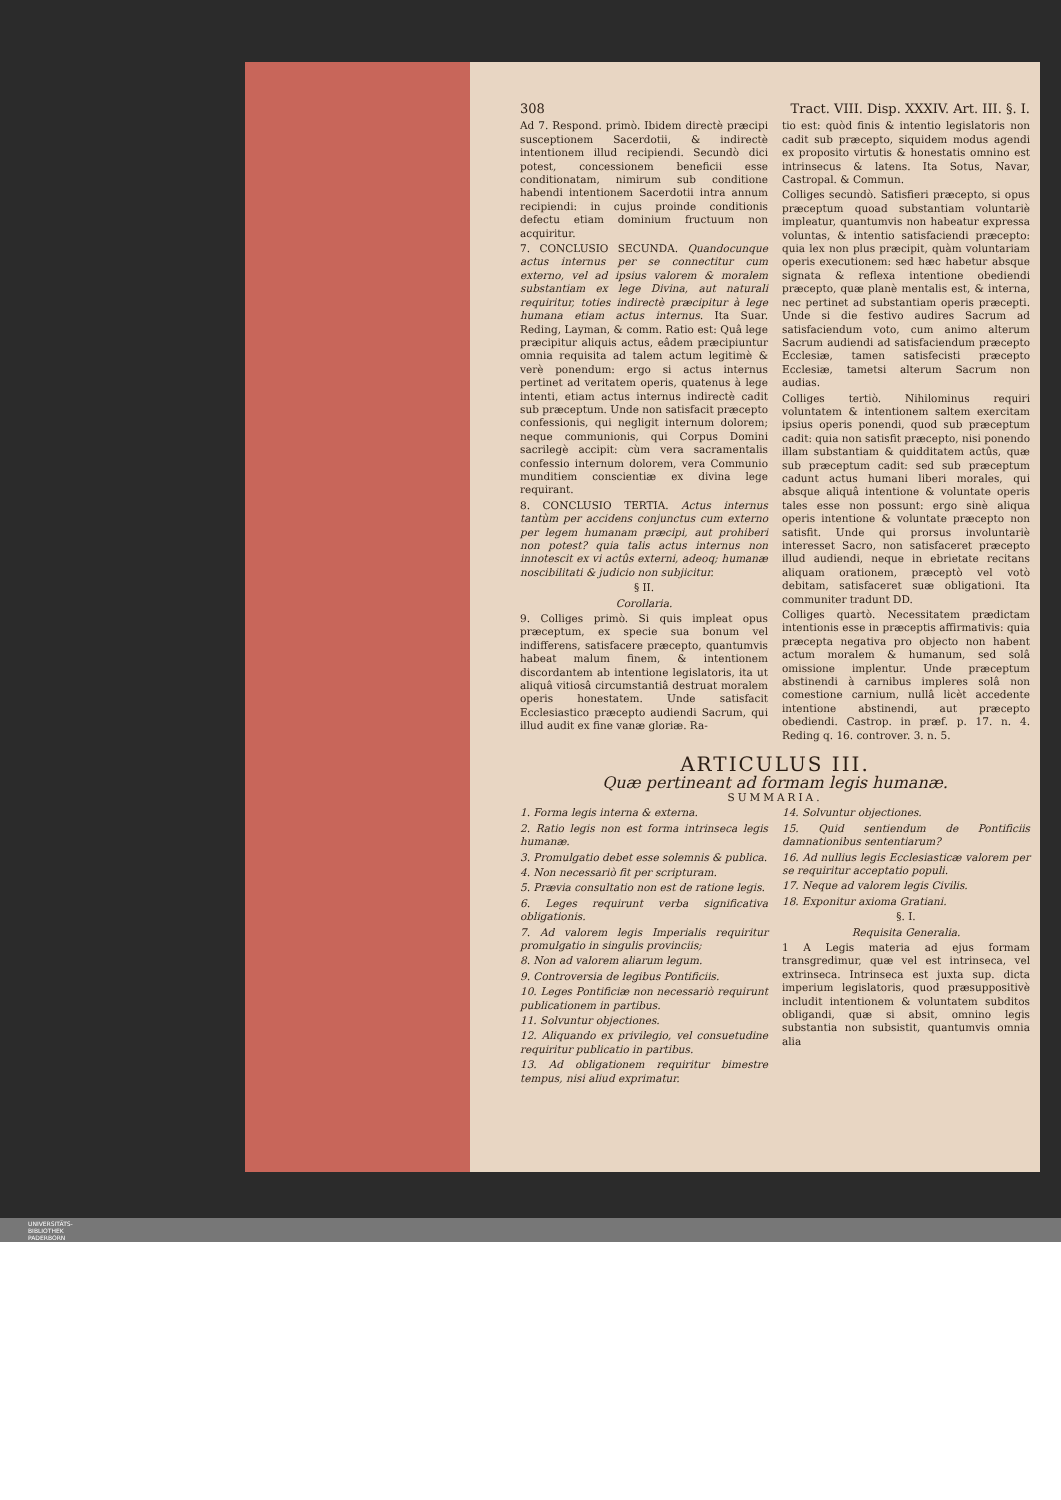308 Tract. VIII. Disp. XXXIV. Art. III. §. I.
Ad 7. Respond. primò. Ibidem directè præcipi susceptionem Sacerdotii, & indirectè intentionem illud recipiendi. Secundò dici potest, concessionem beneficii esse conditionatam, nimirum sub conditione habendi intentionem Sacerdotii intra annum recipiendi: in cujus proinde conditionis defectu etiam dominium fructuum non acquiritur.
7. CONCLUSIO SECUNDA. Quandocunque actus internus per se connectitur cum externo, vel ad ipsius valorem & moralem substantiam ex lege Divina, aut naturali requiritur, toties indirectè præcipitur à lege humana etiam actus internus. Ita Suar. Reding, Layman, & comm. Ratio est: Quâ lege præcipitur aliquis actus, eâdem præcipiuntur omnia requisita ad talem actum legitimè & verè ponendum: ergo si actus internus pertinet ad veritatem operis, quatenus à lege intenti, etiam actus internus indirectè cadit sub præceptum. Unde non satisfacit præcepto confessionis, qui negligit internum dolorem; neque communionis, qui Corpus Domini sacrilegè accipit: cùm vera sacramentalis confessio internum dolorem, vera Communio munditiem conscientiæ ex divina lege requirant.
8. CONCLUSIO TERTIA. Actus internus tantùm per accidens conjunctus cum externo per legem humanam præcipi, aut prohiberi non potest? quia talis actus internus non innotescit ex vi actûs externi, adeoq; humanæ noscibilitati & judicio non subjicitur.
§ II.
Corollaria.
9. Colliges primò. Si quis impleat opus præceptum, ex specie sua bonum vel indifferens, satisfacere præcepto, quantumvis habeat malum finem, & intentionem discordantem ab intentione legislatoris, ita ut aliquâ vitiosâ circumstantiâ destruat moralem operis honestatem. Unde satisfacit Ecclesiastico præcepto audiendi Sacrum, qui illud audit ex fine vanæ gloriæ. Ra-
tio est: quòd finis & intentio legislatoris non cadit sub præcepto, siquidem modus agendi ex proposito virtutis & honestatis omnino est intrinsecus & latens. Ita Sotus, Navar, Castropal. & Commun.
Colliges secundò. Satisfieri præcepto, si opus præceptum quoad substantiam voluntariè impleatur, quantumvis non habeatur expressa voluntas, & intentio satisfaciendi præcepto: quia lex non plus præcipit, quàm voluntariam operis executionem: sed hæc habetur absque signata & reflexa intentione obediendi præcepto, quæ planè mentalis est, & interna, nec pertinet ad substantiam operis præcepti. Unde si die festivo audires Sacrum ad satisfaciendum voto, cum animo alterum Sacrum audiendi ad satisfaciendum præcepto Ecclesiæ, tamen satisfecisti præcepto Ecclesiæ, tametsi alterum Sacrum non audias.
Colliges tertiò. Nihilominus requiri voluntatem & intentionem saltem exercitam ipsius operis ponendi, quod sub præceptum cadit: quia non satisfit præcepto, nisi ponendo illam substantiam & quidditatem actûs, quæ sub præceptum cadit: sed sub præceptum cadunt actus humani liberi morales, qui absque aliquâ intentione & voluntate operis tales esse non possunt: ergo sinè aliqua operis intentione & voluntate præcepto non satisfit. Unde qui prorsus involuntariè interesset Sacro, non satisfaceret præcepto illud audiendi, neque in ebrietate recitans aliquam orationem, præceptò vel votò debitam, satisfaceret suæ obligationi. Ita communiter tradunt DD.
Colliges quartò. Necessitatem prædictam intentionis esse in præceptis affirmativis: quia præcepta negativa pro objecto non habent actum moralem & humanum, sed solâ omissione implentur. Unde præceptum abstinendi à carnibus impleres solâ non comestione carnium, nullâ licèt accedente intentione abstinendi, aut præcepto obediendi. Castrop. in præf. p. 17. n. 4. Reding q. 16. controver. 3. n. 5.
ARTICULUS III.
Quæ pertineant ad formam legis humanæ.
SUMMARIA.
1. Forma legis interna & externa.
2. Ratio legis non est forma intrinseca legis humanæ.
3. Promulgatio debet esse solemnis & publica.
4. Non necessariò fit per scripturam.
5. Prævia consultatio non est de ratione legis.
6. Leges requirunt verba significativa obligationis.
7. Ad valorem legis Imperialis requiritur promulgatio in singulis provinciis;
8. Non ad valorem aliarum legum.
9. Controversia de legibus Pontificiis.
10. Leges Pontificiæ non necessariò requirunt publicationem in partibus.
11. Solvuntur objectiones.
12. Aliquando ex privilegio, vel consuetudine requiritur publicatio in partibus.
13. Ad obligationem requiritur bimestre tempus, nisi aliud exprimatur.
14. Solvuntur objectiones.
15. Quid sentiendum de Pontificiis damnationibus sententiarum?
16. Ad nullius legis Ecclesiasticæ valorem per se requiritur acceptatio populi.
17. Neque ad valorem legis Civilis.
18. Exponitur axioma Gratiani.
§. I.
Requisita Generalia.
1 A Legis materia ad ejus formam transgredimur, quæ vel est intrinseca, vel extrinseca. Intrinseca est juxta sup. dicta imperium legislatoris, quod præsuppositivè includit intentionem & voluntatem subditos obligandi, quæ si absit, omnino legis substantia non subsistit, quantumvis omnia alia
UNIVERSITÄTS-
BIBLIOTHEK
PADERBORN